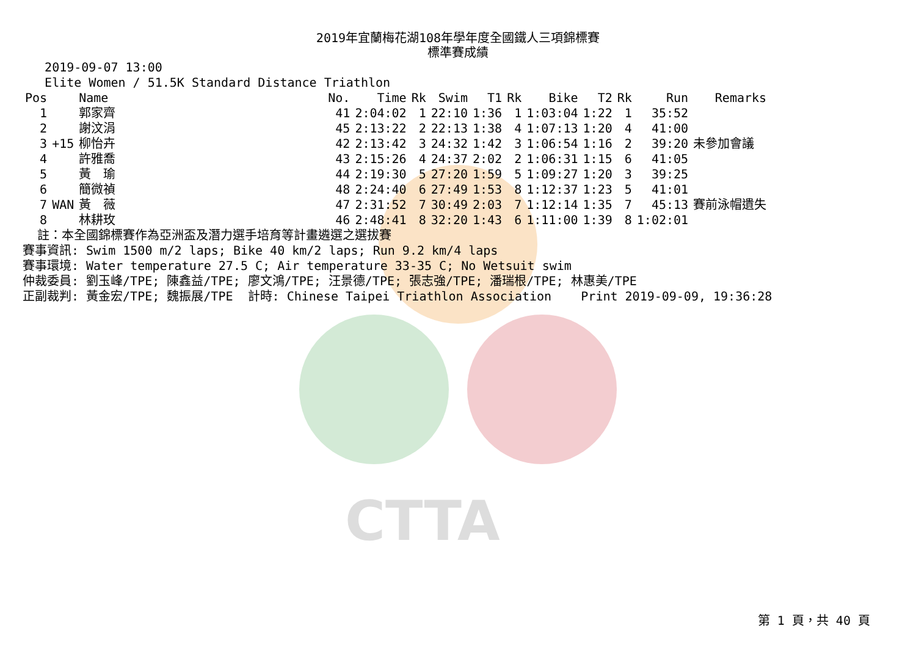CTTA
2019年宜蘭梅花湖108年學年度全國鐵人三項錦標賽
標準賽成績
   2019-09-07 13:00
   Elite Women / 51.5K Standard Distance Triathlon
| Pos | | Name | No. | Time | Rk | Swim | T1 | Rk | Bike | T2 | Rk | Run | Remarks |
| --- | --- | --- | --- | --- | --- | --- | --- | --- | --- | --- | --- | --- | --- |
| 1 | | 郭家齊 | 41 | 2:04:02 | 1 | 22:10 | 1:36 | 1 | 1:03:04 | 1:22 | 1 | 35:52 | |
| 2 | | 謝汶涓 | 45 | 2:13:22 | 2 | 22:13 | 1:38 | 4 | 1:07:13 | 1:20 | 4 | 41:00 | |
| 3 | +15 | 柳怡卉 | 42 | 2:13:42 | 3 | 24:32 | 1:42 | 3 | 1:06:54 | 1:16 | 2 | 39:20 | 未參加會議 |
| 4 | | 許雅喬 | 43 | 2:15:26 | 4 | 24:37 | 2:02 | 2 | 1:06:31 | 1:15 | 6 | 41:05 | |
| 5 | | 黃 瑜 | 44 | 2:19:30 | 5 | 27:20 | 1:59 | 5 | 1:09:27 | 1:20 | 3 | 39:25 | |
| 6 | | 簡微禎 | 48 | 2:24:40 | 6 | 27:49 | 1:53 | 8 | 1:12:37 | 1:23 | 5 | 41:01 | |
| 7 | WAN | 黃 薇 | 47 | 2:31:52 | 7 | 30:49 | 2:03 | 7 | 1:12:14 | 1:35 | 7 | 45:13 | 賽前泳帽遺失 |
| 8 | | 林耕玫 | 46 | 2:48:41 | 8 | 32:20 | 1:43 | 6 | 1:11:00 | 1:39 | 8 | 1:02:01 | |
  註：本全國錦標賽作為亞洲盃及潛力選手培育等計畫遴選之選拔賽
賽事資訊: Swim 1500 m/2 laps; Bike 40 km/2 laps; Run 9.2 km/4 laps
賽事環境: Water temperature 27.5 C; Air temperature 33-35 C; No Wetsuit swim
仲裁委員: 劉玉峰/TPE; 陳鑫益/TPE; 廖文鴻/TPE; 汪景德/TPE; 張志強/TPE; 潘瑞根/TPE; 林惠美/TPE
正副裁判: 黃金宏/TPE; 魏振展/TPE  計時: Chinese Taipei Triathlon Association    Print 2019-09-09, 19:36:28
第 1 頁，共 40 頁